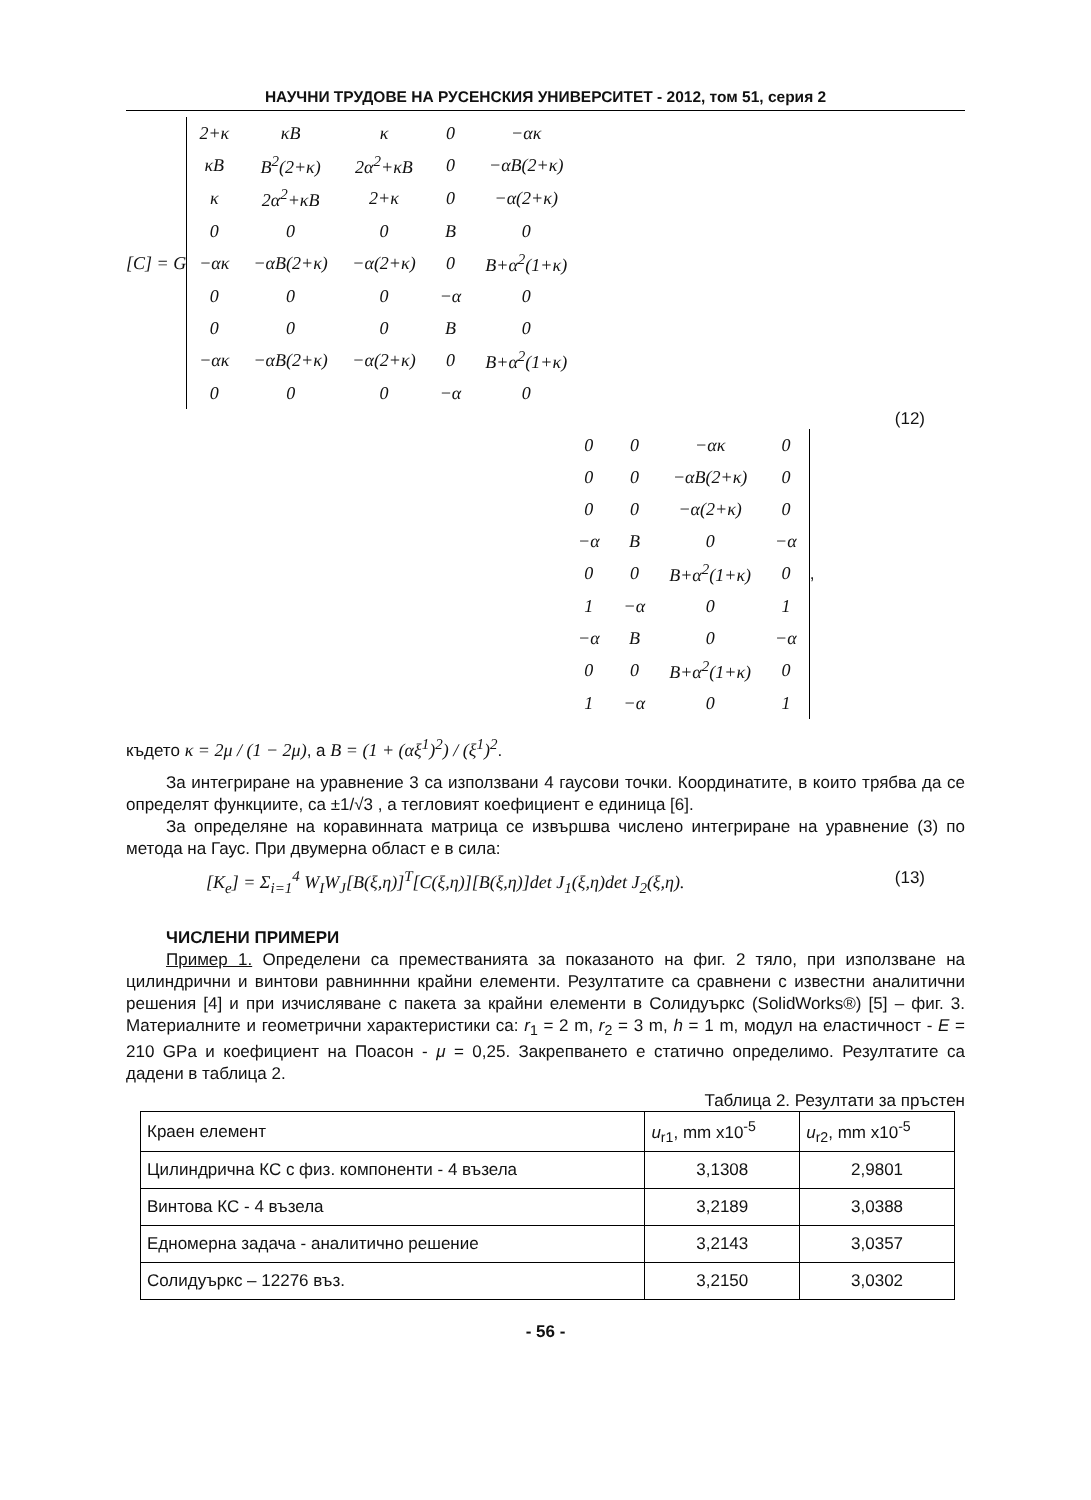НАУЧНИ ТРУДОВЕ НА РУСЕНСКИЯ УНИВЕРСИТЕТ - 2012, том 51, серия 2
[C] = G
| 2+κ | κB | κ | 0 | −ακ |
| κB | B<sup>2</sup>(2+κ) | 2α<sup>2</sup>+κB | 0 | −αB(2+κ) |
| κ | 2α<sup>2</sup>+κB | 2+κ | 0 | −α(2+κ) |
| 0 | 0 | 0 | B | 0 |
| −ακ | −αB(2+κ) | −α(2+κ) | 0 | B+α<sup>2</sup>(1+κ) |
| 0 | 0 | 0 | −α | 0 |
| 0 | 0 | 0 | B | 0 |
| −ακ | −αB(2+κ) | −α(2+κ) | 0 | B+α<sup>2</sup>(1+κ) |
| 0 | 0 | 0 | −α | 0 |
(12)
| 0 | 0 | −ακ | 0 |
| 0 | 0 | −αB(2+κ) | 0 |
| 0 | 0 | −α(2+κ) | 0 |
| −α | B | 0 | −α |
| 0 | 0 | B+α<sup>2</sup>(1+κ) | 0 |
| 1 | −α | 0 | 1 |
| −α | B | 0 | −α |
| 0 | 0 | B+α<sup>2</sup>(1+κ) | 0 |
| 1 | −α | 0 | 1 |
,
където κ = 2μ / (1 − 2μ), а B = (1 + (αξ<sup>1</sup>)<sup>2</sup>) / (ξ<sup>1</sup>)<sup>2</sup>.
За интегриране на уравнение 3 са използвани 4 гаусови точки. Координатите, в които трябва да се определят функциите, са ±1/√3 , а тегловият коефициент е единица [6].
За определяне на коравинната матрица се извършва числено интегриране на уравнение (3) по метода на Гаус. При двумерна област е в сила:
[K<sub>e</sub>] = Σ<sub>i=1</sub><sup>4</sup> W<sub>I</sub>W<sub>J</sub>[B(ξ,η)]<sup>T</sup>[C(ξ,η)][B(ξ,η)]det J<sub>1</sub>(ξ,η)det J<sub>2</sub>(ξ,η). (13)
ЧИСЛЕНИ ПРИМЕРИ
Пример 1. Определени са преместванията за показаното на фиг. 2 тяло, при използване на цилиндрични и винтови равниннни крайни елементи. Резултатите са сравнени с известни аналитични решения [4] и при изчисляване с пакета за крайни елементи в Солидуъркс (SolidWorks®) [5] – фиг. 3. Материалните и геометрични характеристики са: r<sub>1</sub> = 2 m, r<sub>2</sub> = 3 m, h = 1 m, модул на еластичност - E = 210 GPa и коефициент на Поасон - μ = 0,25. Закрепването е статично определимо. Резултатите са дадени в таблица 2.
Таблица 2. Резултати за пръстен
| Краен елемент | u<sub>r1</sub>, mm x10<sup>-5</sup> | u<sub>r2</sub>, mm x10<sup>-5</sup> |
| --- | --- | --- |
| Цилиндрична КС с физ. компоненти - 4 възела | 3,1308 | 2,9801 |
| Винтова КС - 4 възела | 3,2189 | 3,0388 |
| Едномерна задача - аналитично решение | 3,2143 | 3,0357 |
| Солидуъркс – 12276 въз. | 3,2150 | 3,0302 |
- 56 -